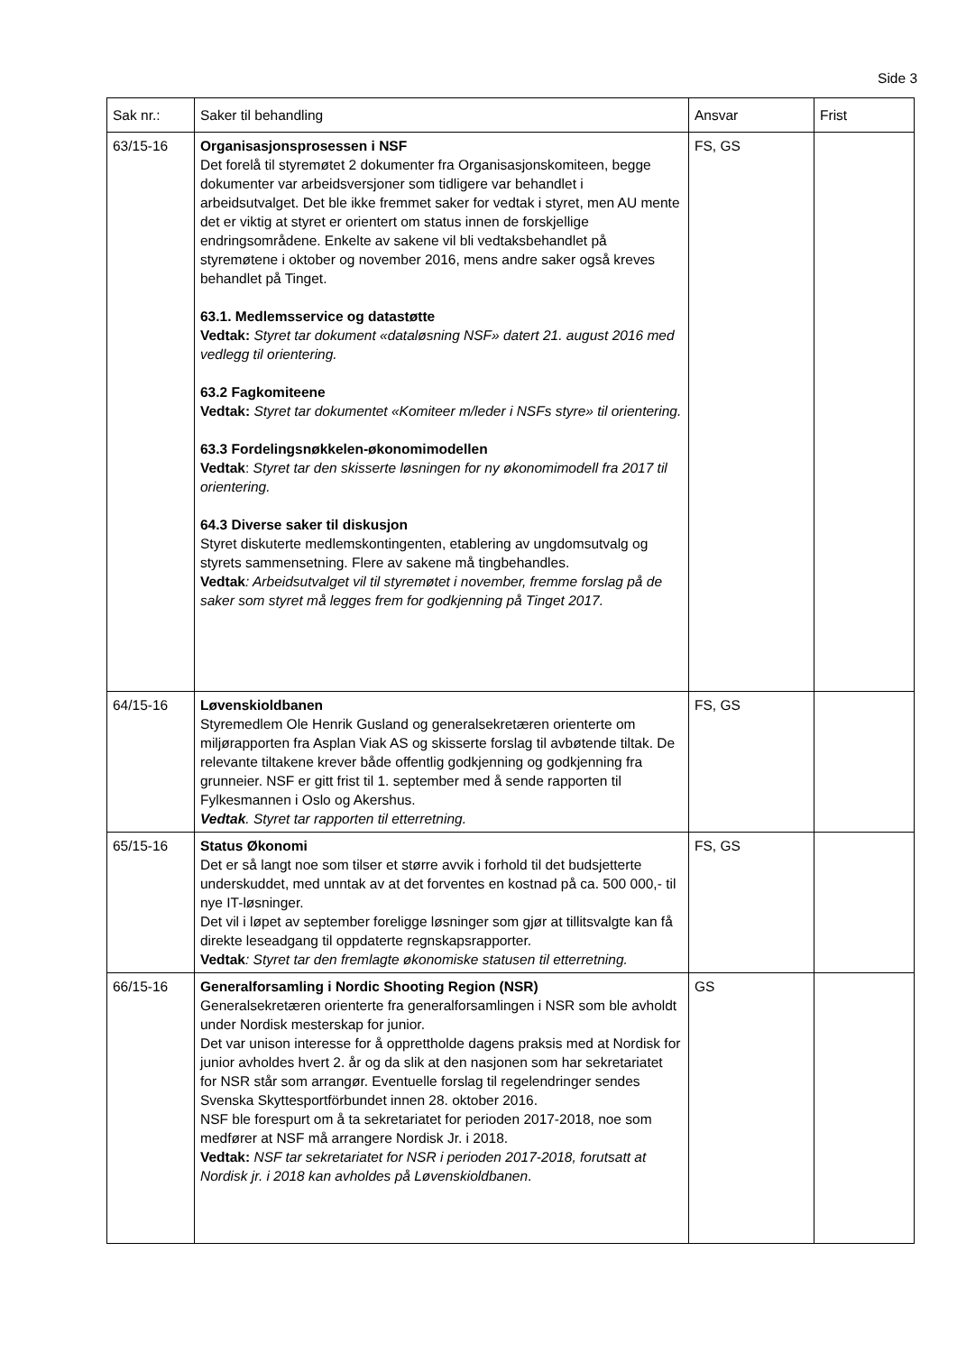Side 3
| Sak nr.: | Saker til behandling | Ansvar | Frist |
| --- | --- | --- | --- |
| 63/15-16 | Organisasjonsprosessen i NSF Det forelå til styremøtet 2 dokumenter fra Organisasjonskomiteen, begge dokumenter var arbeidsversjoner som tidligere var behandlet i arbeidsutvalget. Det ble ikke fremmet saker for vedtak i styret, men AU mente det er viktig at styret er orientert om status innen de forskjellige endringsområdene. Enkelte av sakene vil bli vedtaksbehandlet på styremøtene i oktober og november 2016, mens andre saker også kreves behandlet på Tinget. 63.1. Medlemsservice og datastøtte Vedtak: Styret tar dokument «dataløsning NSF» datert 21. august 2016 med vedlegg til orientering. 63.2 Fagkomiteene Vedtak: Styret tar dokumentet «Komiteer m/leder i NSFs styre» til orientering. 63.3 Fordelingsnøkkelen-økonomimodellen Vedtak : Styret tar den skisserte løsningen for ny økonomimodell fra 2017 til orientering. 64.3 Diverse saker til diskusjon Styret diskuterte medlemskontingenten, etablering av ungdomsutvalg og styrets sammensetning. Flere av sakene må tingbehandles. Vedtak : Arbeidsutvalget vil til styremøtet i november, fremme forslag på de saker som styret må legges frem for godkjenning på Tinget 2017. | FS, GS | |
| 64/15-16 | Løvenskioldbanen Styremedlem Ole Henrik Gusland og generalsekretæren orienterte om miljørapporten fra Asplan Viak AS og skisserte forslag til avbøtende tiltak. De relevante tiltakene krever både offentlig godkjenning og godkjenning fra grunneier. NSF er gitt frist til 1. september med å sende rapporten til Fylkesmannen i Oslo og Akershus. Vedtak . Styret tar rapporten til etterretning. | FS, GS | |
| 65/15-16 | Status Økonomi Det er så langt noe som tilser et større avvik i forhold til det budsjetterte underskuddet, med unntak av at det forventes en kostnad på ca. 500 000,- til nye IT-løsninger. Det vil i løpet av september foreligge løsninger som gjør at tillitsvalgte kan få direkte leseadgang til oppdaterte regnskapsrapporter. Vedtak : Styret tar den fremlagte økonomiske statusen til etterretning. | FS, GS | |
| 66/15-16 | Generalforsamling i Nordic Shooting Region (NSR) Generalsekretæren orienterte fra generalforsamlingen i NSR som ble avholdt under Nordisk mesterskap for junior. Det var unison interesse for å opprettholde dagens praksis med at Nordisk for junior avholdes hvert 2. år og da slik at den nasjonen som har sekretariatet for NSR står som arrangør. Eventuelle forslag til regelendringer sendes Svenska Skyttesportförbundet innen 28. oktober 2016. NSF ble forespurt om å ta sekretariatet for perioden 2017-2018, noe som medfører at NSF må arrangere Nordisk Jr. i 2018. Vedtak: NSF tar sekretariatet for NSR i perioden 2017-2018, forutsatt at Nordisk jr. i 2018 kan avholdes på Løvenskioldbanen . | GS | |